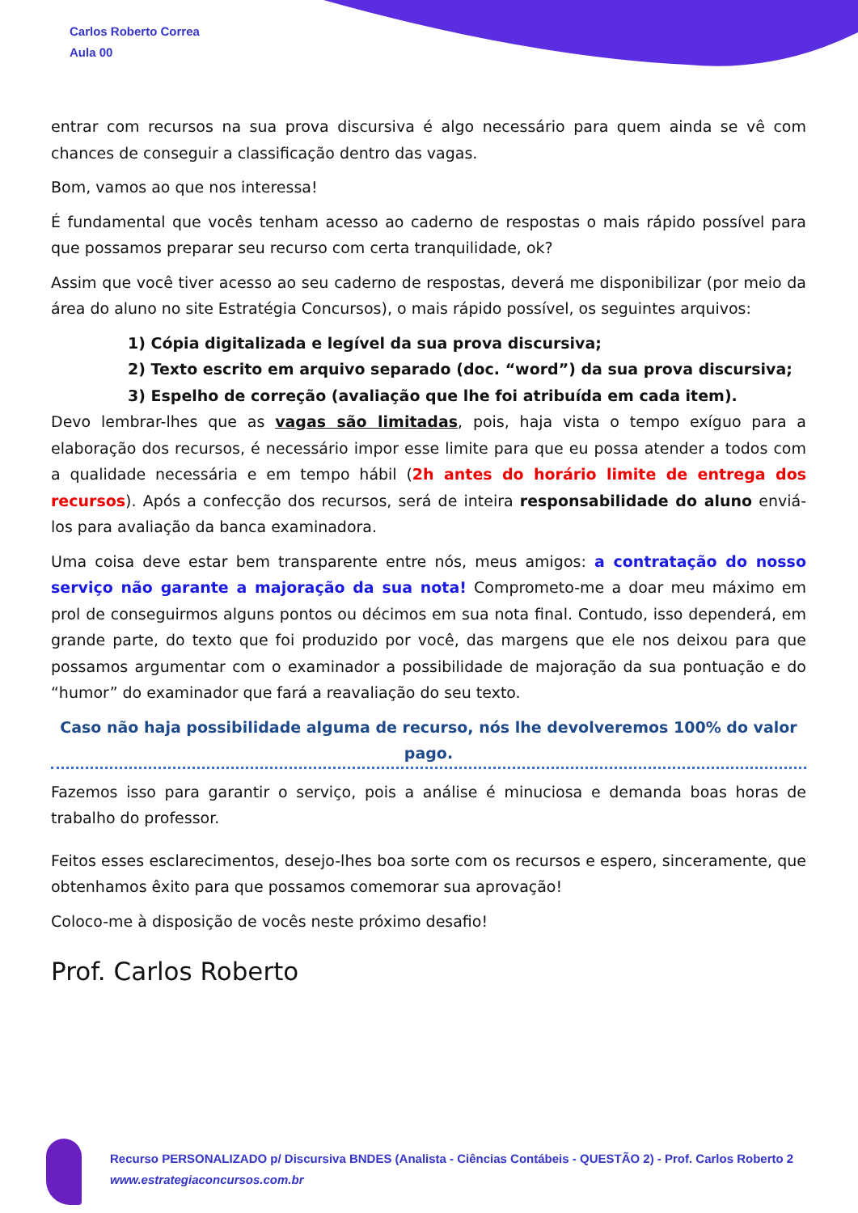Carlos Roberto Correa
Aula 00
entrar com recursos na sua prova discursiva é algo necessário para quem ainda se vê com chances de conseguir a classificação dentro das vagas.
Bom, vamos ao que nos interessa!
É fundamental que vocês tenham acesso ao caderno de respostas o mais rápido possível para que possamos preparar seu recurso com certa tranquilidade, ok?
Assim que você tiver acesso ao seu caderno de respostas, deverá me disponibilizar (por meio da área do aluno no site Estratégia Concursos), o mais rápido possível, os seguintes arquivos:
1) Cópia digitalizada e legível da sua prova discursiva;
2) Texto escrito em arquivo separado (doc. “word”) da sua prova discursiva;
3) Espelho de correção (avaliação que lhe foi atribuída em cada item).
Devo lembrar-lhes que as vagas são limitadas, pois, haja vista o tempo exíguo para a elaboração dos recursos, é necessário impor esse limite para que eu possa atender a todos com a qualidade necessária e em tempo hábil (2h antes do horário limite de entrega dos recursos). Após a confecção dos recursos, será de inteira responsabilidade do aluno enviá-los para avaliação da banca examinadora.
Uma coisa deve estar bem transparente entre nós, meus amigos: a contratação do nosso serviço não garante a majoração da sua nota! Comprometo-me a doar meu máximo em prol de conseguirmos alguns pontos ou décimos em sua nota final. Contudo, isso dependerá, em grande parte, do texto que foi produzido por você, das margens que ele nos deixou para que possamos argumentar com o examinador a possibilidade de majoração da sua pontuação e do “humor” do examinador que fará a reavaliação do seu texto.
Caso não haja possibilidade alguma de recurso, nós lhe devolveremos 100% do valor pago.
Fazemos isso para garantir o serviço, pois a análise é minuciosa e demanda boas horas de trabalho do professor.
Feitos esses esclarecimentos, desejo-lhes boa sorte com os recursos e espero, sinceramente, que obtenhamos êxito para que possamos comemorar sua aprovação!
Coloco-me à disposição de vocês neste próximo desafio!
Prof. Carlos Roberto
Recurso PERSONALIZADO p/ Discursiva BNDES (Analista - Ciências Contábeis - QUESTÃO 2) - Prof. Carlos Roberto 2
www.estrategiaconcursos.com.br